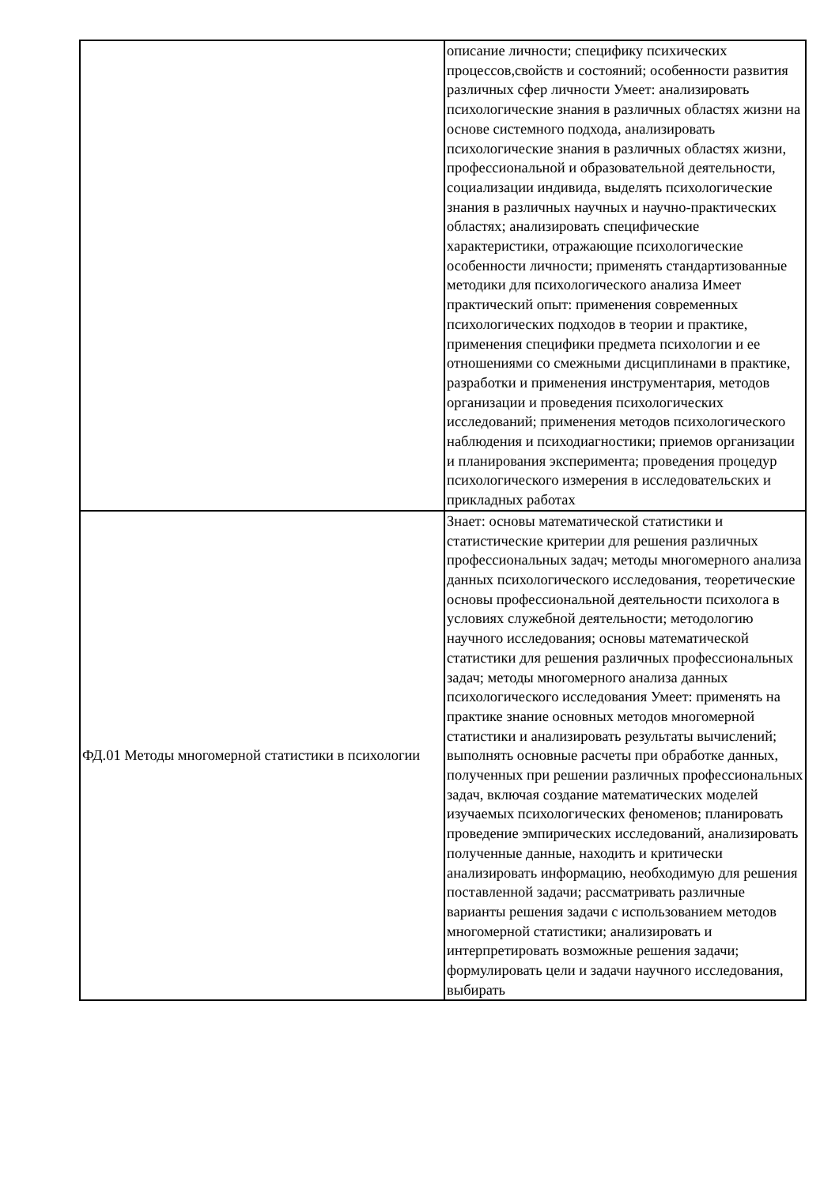| | описание личности; специфику психических процессов,свойств и состояний; особенности развития различных сфер личности Умеет: анализировать психологические знания в различных областях жизни на основе системного подхода, анализировать психологические знания в различных областях жизни, профессиональной и образовательной деятельности, социализации индивида, выделять психологические знания в различных научных и научно-практических областях; анализировать специфические характеристики, отражающие психологические особенности личности; применять стандартизованные методики для психологического анализа Имеет практический опыт: применения современных психологических подходов в теории и практике, применения специфики предмета психологии и ее отношениями со смежными дисциплинами в практике, разработки и применения инструментария, методов организации и проведения психологических исследований; применения методов психологического наблюдения и психодиагностики; приемов организации и планирования эксперимента; проведения процедур психологического измерения в исследовательских и прикладных работах |
| ФД.01 Методы многомерной статистики в психологии | Знает: основы математической статистики и статистические критерии для решения различных профессиональных задач; методы многомерного анализа данных психологического исследования, теоретические основы профессиональной деятельности психолога в условиях служебной деятельности; методологию научного исследования; основы математической статистики для решения различных профессиональных задач; методы многомерного анализа данных психологического исследования Умеет: применять на практике знание основных методов многомерной статистики и анализировать результаты вычислений; выполнять основные расчеты при обработке данных, полученных при решении различных профессиональных задач, включая создание математических моделей изучаемых психологических феноменов; планировать проведение эмпирических исследований, анализировать полученные данные, находить и критически анализировать информацию, необходимую для решения поставленной задачи; рассматривать различные варианты решения задачи с использованием методов многомерной статистики; анализировать и интерпретировать возможные решения задачи; формулировать цели и задачи научного исследования, выбирать |